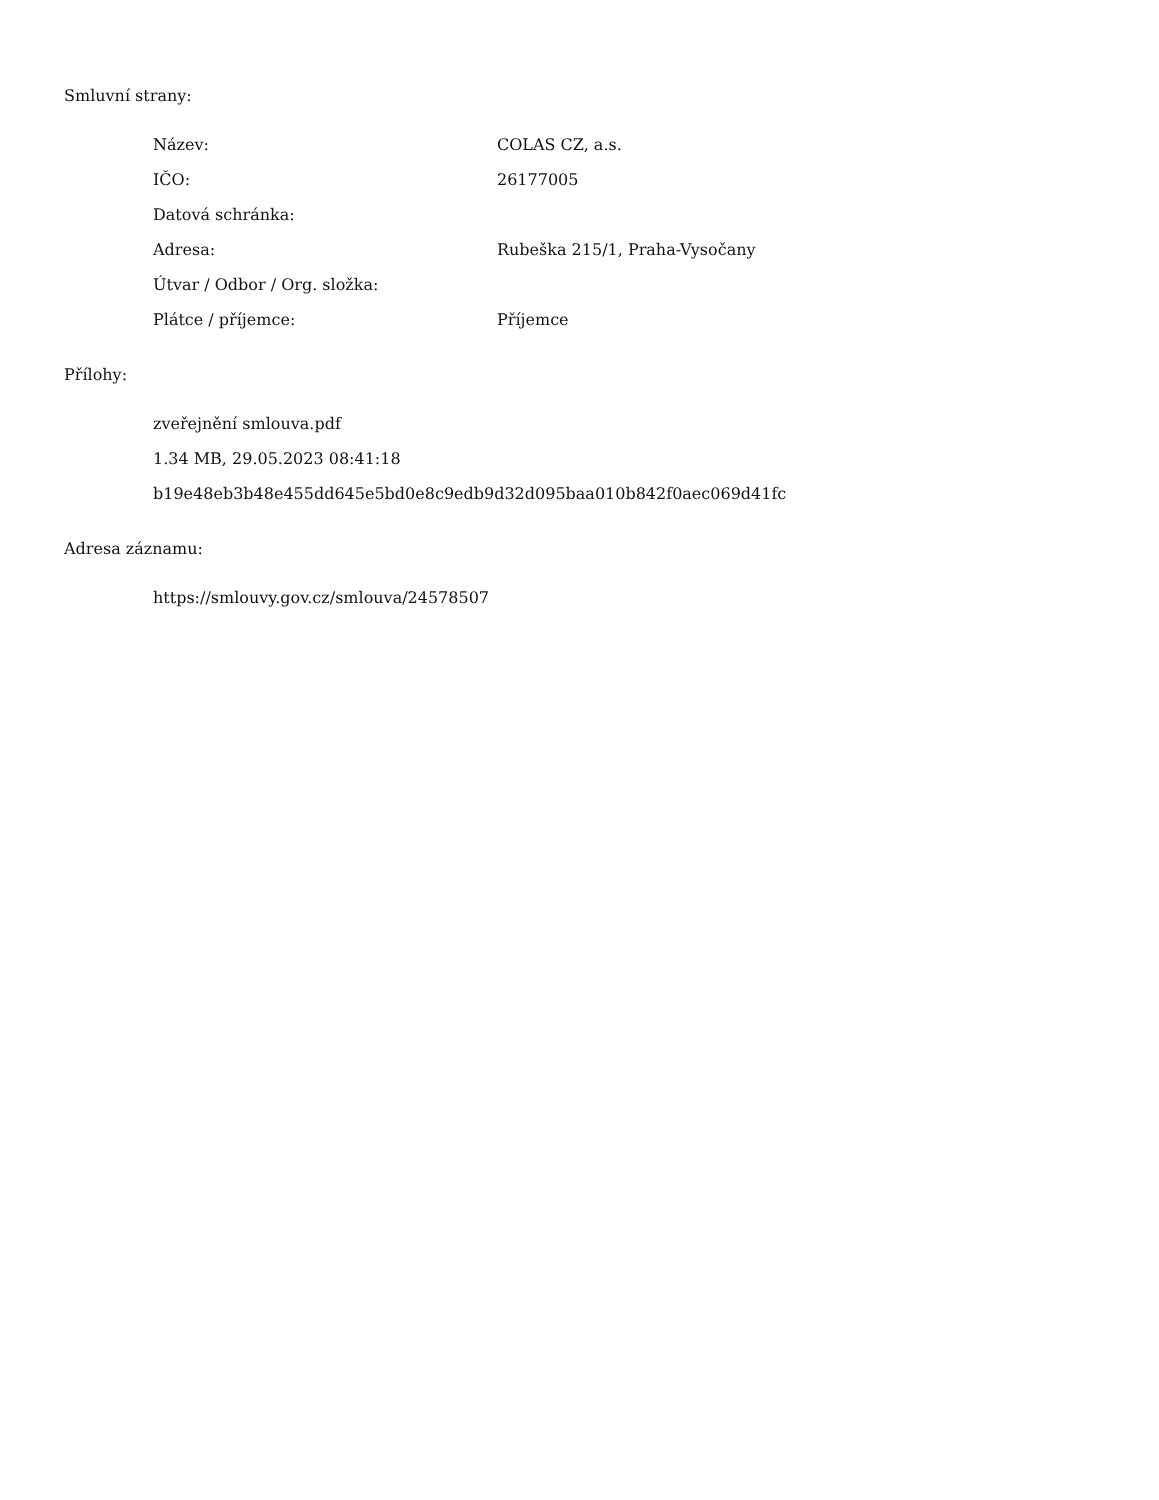Smluvní strany:
| Název: | COLAS CZ, a.s. |
| IČO: | 26177005 |
| Datová schránka: | |
| Adresa: | Rubeška 215/1, Praha-Vysočany |
| Útvar / Odbor / Org. složka: | |
| Plátce / příjemce: | Příjemce |
Přílohy:
zveřejnění smlouva.pdf
1.34 MB, 29.05.2023 08:41:18
b19e48eb3b48e455dd645e5bd0e8c9edb9d32d095baa010b842f0aec069d41fc
Adresa záznamu:
https://smlouvy.gov.cz/smlouva/24578507